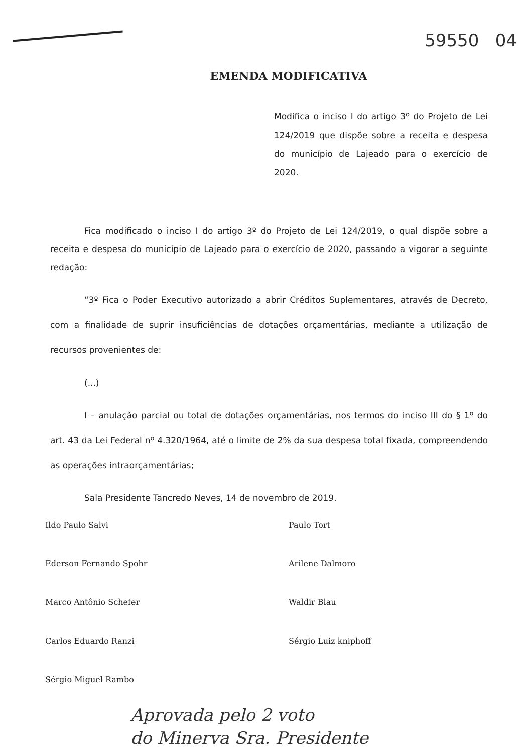59550 04
EMENDA MODIFICATIVA
Modifica o inciso I do artigo 3º do Projeto de Lei 124/2019 que dispõe sobre a receita e despesa do município de Lajeado para o exercício de 2020.
Fica modificado o inciso I do artigo 3º do Projeto de Lei 124/2019, o qual dispõe sobre a receita e despesa do município de Lajeado para o exercício de 2020, passando a vigorar a seguinte redação:
“3º Fica o Poder Executivo autorizado a abrir Créditos Suplementares, através de Decreto, com a finalidade de suprir insuficiências de dotações orçamentárias, mediante a utilização de recursos provenientes de:
(...)
I – anulação parcial ou total de dotações orçamentárias, nos termos do inciso III do § 1º do art. 43 da Lei Federal nº 4.320/1964, até o limite de 2% da sua despesa total fixada, compreendendo as operações intraorçamentárias;
Sala Presidente Tancredo Neves, 14 de novembro de 2019.
Ildo Paulo Salvi
Ederson Fernando Spohr
Marco Antônio Schefer
Carlos Eduardo Ranzi
Sérgio Miguel Rambo
Paulo Tort
Arilene Dalmoro
Waldir Blau
Sérgio Luiz kniphoff
Aprovada pelo 2 voto
do Minerva Sra. Presidente